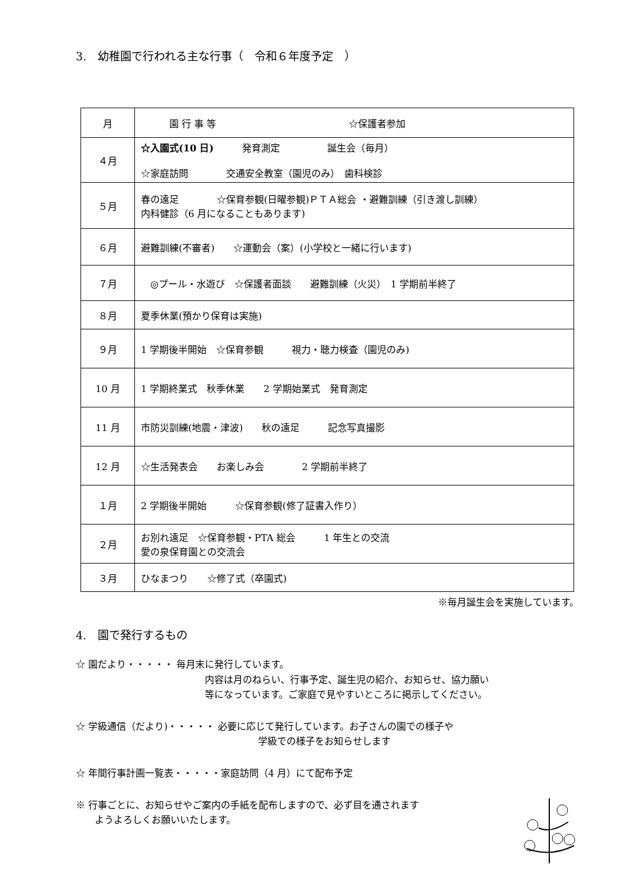3.　幼稚園で行われる主な行事（　令和６年度予定　）
| 月 | 園 行 事 等 ☆保護者参加 |
| --- | --- |
| ４月 | ☆入園式(10 日) 発育測定 誕生会（毎月） ☆家庭訪問 交通安全教室（園児のみ） 歯科検診 |
| ５月 | 春の遠足 ☆保育参観(日曜参観)ＰＴＡ総会 ・避難訓練（引き渡し訓練） 内科健診（6 月になることもあります) |
| ６月 | 避難訓練(不審者) ☆運動会（案）(小学校と一緒に行います) |
| ７月 | ◎プール・水遊び ☆保護者面談 避難訓練（火災） 1 学期前半終了 |
| ８月 | 夏季休業(預かり保育は実施) |
| ９月 | 1 学期後半開始 ☆保育参観 視力・聴力検査（園児のみ) |
| 10 月 | 1 学期終業式 秋季休業 2 学期始業式 発育測定 |
| 11 月 | 市防災訓練(地震・津波) 秋の遠足 記念写真撮影 |
| 12 月 | ☆生活発表会 お楽しみ会 2 学期前半終了 |
| １月 | 2 学期後半開始 ☆保育参観(修了証書入作り） |
| ２月 | お別れ遠足 ☆保育参観・PTA 総会 1 年生との交流 愛の泉保育園との交流会 |
| ３月 | ひなまつり ☆修了式（卒園式) |
※毎月誕生会を実施しています。
4.　園で発行するもの
☆ 園だより・・・・・ 毎月末に発行しています。
内容は月のねらい、行事予定、誕生児の紹介、お知らせ、協力願い
等になっています。ご家庭で見やすいところに掲示してください。
☆ 学級通信（だより)・・・・・ 必要に応じて発行しています。お子さんの園での様子や
学級での様子をお知らせします
☆ 年間行事計画一覧表・・・・・家庭訪問（4 月）にて配布予定
※ 行事ごとに、お知らせやご案内の手紙を配布しますので、必ず目を通されます
ようよろしくお願いいたします。